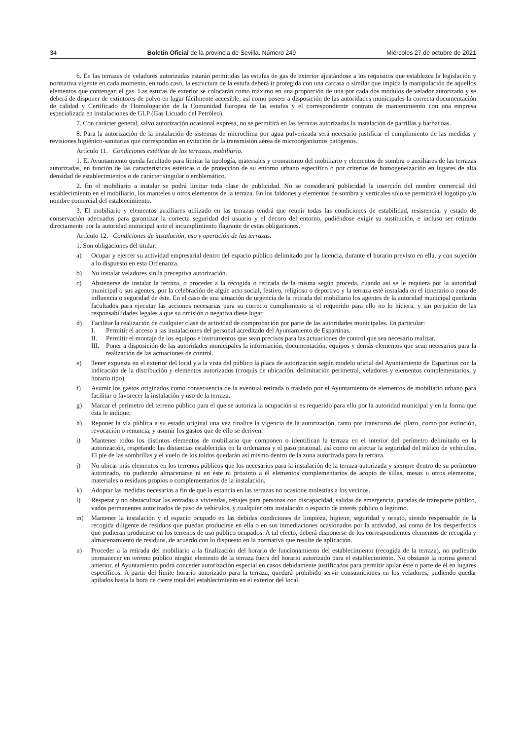34 Boletín Oficial de la provincia de Sevilla. Número 249 Miércoles 27 de octubre de 2021
6. En las terrazas de veladores autorizadas estarán permitidas las estufas de gas de exterior ajustándose a los requisitos que establezca la legislación y normativa vigente en cada momento, en todo caso, la estructura de la estufa deberá ir protegida con una carcasa o similar que impida la manipulación de aquellos elementos que contengan el gas. Las estufas de exterior se colocarán como máximo en una proporción de una por cada dos módulos de velador autorizado y se deberá de disponer de extintores de polvo en lugar fácilmente accesible, así como poseer a disposición de las autoridades municipales la correcta documentación de calidad y Certificado de Homologación de la Comunidad Europea de las estufas y el correspondiente contrato de mantenimiento con una empresa especializada en instalaciones de GLP (Gas Licuado del Petróleo).
7. Con carácter general, salvo autorización ocasional expresa, no se permitirá en las terrazas autorizadas la instalación de parrillas y barbacoas.
8. Para la autorización de la instalación de sistemas de microclima por agua pulverizada será necesario justificar el cumplimiento de las medidas y revisiones higiénico-sanitarias que correspondan en evitación de la transmisión aérea de microorganismos patógenos.
Artículo 11. Condiciones estéticas de las terrazas, mobiliario.
1. El Ayuntamiento queda facultado para limitar la tipología, materiales y cromatismo del mobiliario y elementos de sombra o auxiliares de las terrazas autorizadas, en función de las características estéticas o de protección de su entorno urbano específico o por criterios de homogeneización en lugares de alta densidad de establecimientos o de carácter singular o emblemático.
2. En el mobiliario a instalar se podrá limitar toda clase de publicidad. No se considerará publicidad la inserción del nombre comercial del establecimiento en el mobiliario, los manteles u otros elementos de la terraza. En los faldones y elementos de sombra y verticales sólo se permitirá el logotipo y/o nombre comercial del establecimiento.
3. El mobiliario y elementos auxiliares utilizado en las terrazas tendrá que reunir todas las condiciones de estabilidad, resistencia, y estado de conservación adecuados para garantizar la correcta seguridad del usuario y el decoro del entorno, pudiéndose exigir su sustitución, e incluso ser retirado directamente por la autoridad municipal ante el incumplimiento flagrante de estas obligaciones.
Artículo 12. Condiciones de instalación, uso y operación de las terrazas.
1. Son obligaciones del titular:
a) Ocupar y ejercer su actividad empresarial dentro del espacio público delimitado por la licencia, durante el horario previsto en ella, y con sujeción a lo dispuesto en esta Ordenanza.
b) No instalar veladores sin la preceptiva autorización.
c) Abstenerse de instalar la terraza, o proceder a la recogida o retirada de la misma según proceda, cuando así se le requiera por la autoridad municipal o sus agentes, por la celebración de algún acto social, festivo, religioso o deportivo y la terraza esté instalada en el itinerario o zona de influencia o seguridad de éste. En el caso de una situación de urgencia de la retirada del mobiliario los agentes de la autoridad municipal quedarán facultados para ejecutar las acciones necesarias para su correcto cumplimiento si el requerido para ello no lo hiciera, y sin perjuicio de las responsabilidades legales a que su omisión o negativa diese lugar.
d) Facilitar la realización de cualquier clase de actividad de comprobación por parte de las autoridades municipales. En particular:
I. Permitir el acceso a las instalaciones del personal acreditado del Ayuntamiento de Espartinas.
II. Permitir el montaje de los equipos e instrumentos que sean precisos para las actuaciones de control que sea necesario realizar.
III. Poner a disposición de las autoridades municipales la información, documentación, equipos y demás elementos que sean necesarios para la realización de las actuaciones de control.
e) Tener expuesta en el exterior del local y a la vista del público la placa de autorización según modelo oficial del Ayuntamiento de Espartinas con la indicación de la distribución y elementos autorizados (croquis de ubicación, delimitación perimetral, veladores y elementos complementarios, y horario tipo).
f) Asumir los gastos originados como consecuencia de la eventual retirada o traslado por el Ayuntamiento de elementos de mobiliario urbano para facilitar o favorecer la instalación y uso de la terraza.
g) Marcar el perímetro del terreno público para el que se autoriza la ocupación si es requerido para ello por la autoridad municipal y en la forma que ésta le indique.
h) Reponer la vía pública a su estado original una vez finalice la vigencia de la autorización, tanto por transcurso del plazo, como por extinción, revocación o renuncia, y asumir los gastos que de ello se deriven.
i) Mantener todos los distintos elementos de mobiliario que componen o identifican la terraza en el interior del perímetro delimitado en la autorización, respetando las distancias establecidas en la ordenanza y el paso peatonal, así como no afectar la seguridad del tráfico de vehículos. El pie de las sombrillas y el vuelo de los toldos quedarán así mismo dentro de la zona autorizada para la terraza.
j) No ubicar más elementos en los terrenos públicos que los necesarios para la instalación de la terraza autorizada y siempre dentro de su perímetro autorizado, no pudiendo almacenarse ni en éste ni próximo a él elementos complementarios de acopio de sillas, mesas u otros elementos, materiales o residuos propios o complementarios de la instalación.
k) Adoptar las medidas necesarias a fin de que la estancia en las terrazas no ocasione molestias a los vecinos.
l) Respetar y no obstaculizar las entradas a viviendas, rebajes para personas con discapacidad, salidas de emergencia, paradas de transporte público, vados permanentes autorizados de paso de vehículos, y cualquier otra instalación o espacio de interés público o legítimo.
m) Mantener la instalación y el espacio ocupado en las debidas condiciones de limpieza, higiene, seguridad y ornato, siendo responsable de la recogida diligente de residuos que puedan producirse en ella o en sus inmediaciones ocasionados por la actividad, así como de los desperfectos que pudieran producirse en los terrenos de uso público ocupados. A tal efecto, deberá disponerse de los correspondientes elementos de recogida y almacenamiento de residuos, de acuerdo con lo dispuesto en la normativa que resulte de aplicación.
n) Proceder a la retirada del mobiliario a la finalización del horario de funcionamiento del establecimiento (recogida de la terraza), no pudiendo permanecer en terreno público ningún elemento de la terraza fuera del horario autorizado para el establecimiento. No obstante la norma general anterior, el Ayuntamiento podrá conceder autorización especial en casos debidamente justificados para permitir apilar éste o parte de él en lugares específicos. A partir del límite horario autorizado para la terraza, quedará prohibido servir consumiciones en los veladores, pudiendo quedar apilados hasta la hora de cierre total del establecimiento en el exterior del local.